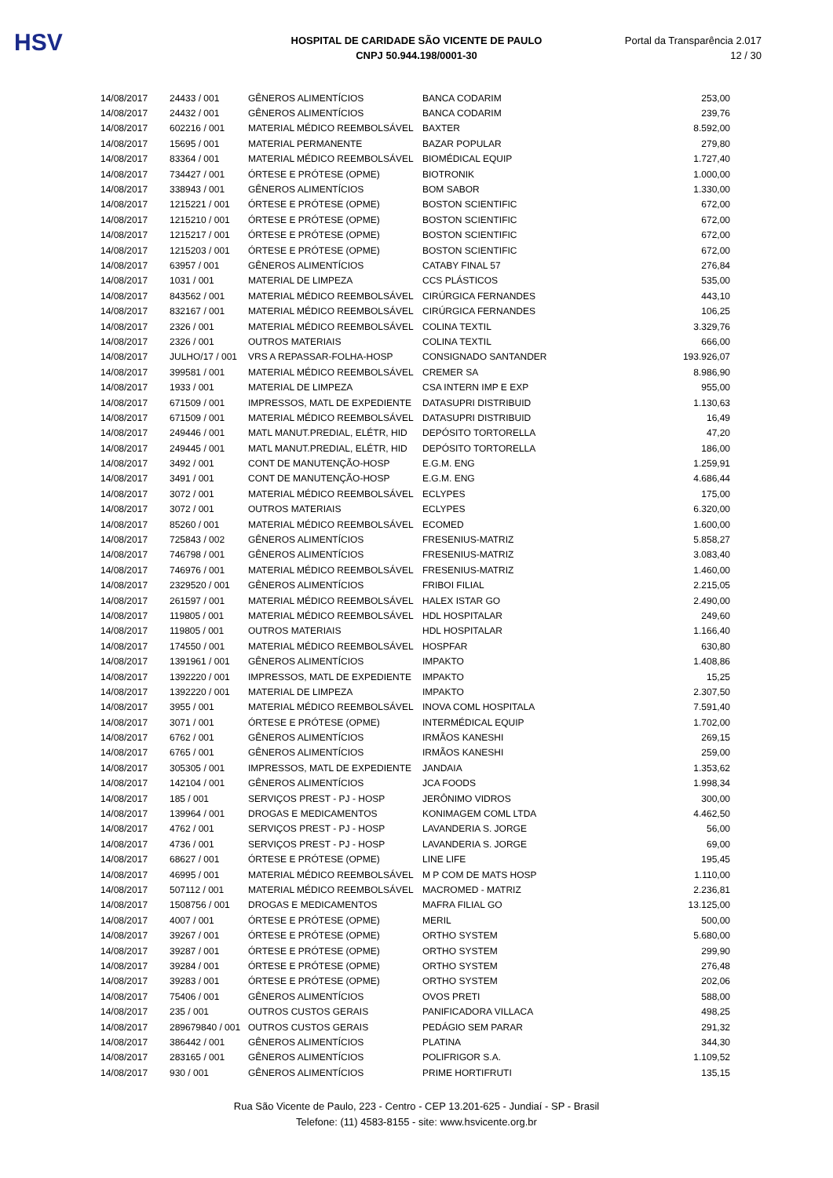HSV
HOSPITAL DE CARIDADE SÃO VICENTE DE PAULO
CNPJ 50.944.198/0001-30
Portal da Transparência 2.017
12 / 30
| 14/08/2017 | 24433 / 001 | GÊNEROS ALIMENTÍCIOS | BANCA CODARIM | 253,00 |
| 14/08/2017 | 24432 / 001 | GÊNEROS ALIMENTÍCIOS | BANCA CODARIM | 239,76 |
| 14/08/2017 | 602216 / 001 | MATERIAL MÉDICO REEMBOLSÁVEL | BAXTER | 8.592,00 |
| 14/08/2017 | 15695 / 001 | MATERIAL PERMANENTE | BAZAR POPULAR | 279,80 |
| 14/08/2017 | 83364 / 001 | MATERIAL MÉDICO REEMBOLSÁVEL | BIOMÉDICAL EQUIP | 1.727,40 |
| 14/08/2017 | 734427 / 001 | ÓRTESE E PRÓTESE (OPME) | BIOTRONIK | 1.000,00 |
| 14/08/2017 | 338943 / 001 | GÊNEROS ALIMENTÍCIOS | BOM SABOR | 1.330,00 |
| 14/08/2017 | 1215221 / 001 | ÓRTESE E PRÓTESE (OPME) | BOSTON SCIENTIFIC | 672,00 |
| 14/08/2017 | 1215210 / 001 | ÓRTESE E PRÓTESE (OPME) | BOSTON SCIENTIFIC | 672,00 |
| 14/08/2017 | 1215217 / 001 | ÓRTESE E PRÓTESE (OPME) | BOSTON SCIENTIFIC | 672,00 |
| 14/08/2017 | 1215203 / 001 | ÓRTESE E PRÓTESE (OPME) | BOSTON SCIENTIFIC | 672,00 |
| 14/08/2017 | 63957 / 001 | GÊNEROS ALIMENTÍCIOS | CATABY FINAL 57 | 276,84 |
| 14/08/2017 | 1031 / 001 | MATERIAL DE LIMPEZA | CCS PLÁSTICOS | 535,00 |
| 14/08/2017 | 843562 / 001 | MATERIAL MÉDICO REEMBOLSÁVEL | CIRÚRGICA FERNANDES | 443,10 |
| 14/08/2017 | 832167 / 001 | MATERIAL MÉDICO REEMBOLSÁVEL | CIRÚRGICA FERNANDES | 106,25 |
| 14/08/2017 | 2326 / 001 | MATERIAL MÉDICO REEMBOLSÁVEL | COLINA TEXTIL | 3.329,76 |
| 14/08/2017 | 2326 / 001 | OUTROS MATERIAIS | COLINA TEXTIL | 666,00 |
| 14/08/2017 | JULHO/17 / 001 | VRS A REPASSAR-FOLHA-HOSP | CONSIGNADO SANTANDER | 193.926,07 |
| 14/08/2017 | 399581 / 001 | MATERIAL MÉDICO REEMBOLSÁVEL | CREMER SA | 8.986,90 |
| 14/08/2017 | 1933 / 001 | MATERIAL DE LIMPEZA | CSA INTERN IMP E EXP | 955,00 |
| 14/08/2017 | 671509 / 001 | IMPRESSOS, MATL DE EXPEDIENTE | DATASUPRI DISTRIBUID | 1.130,63 |
| 14/08/2017 | 671509 / 001 | MATERIAL MÉDICO REEMBOLSÁVEL | DATASUPRI DISTRIBUID | 16,49 |
| 14/08/2017 | 249446 / 001 | MATL MANUT.PREDIAL, ELÉTR, HID | DEPÓSITO TORTORELLA | 47,20 |
| 14/08/2017 | 249445 / 001 | MATL MANUT.PREDIAL, ELÉTR, HID | DEPÓSITO TORTORELLA | 186,00 |
| 14/08/2017 | 3492 / 001 | CONT DE MANUTENÇÃO-HOSP | E.G.M. ENG | 1.259,91 |
| 14/08/2017 | 3491 / 001 | CONT DE MANUTENÇÃO-HOSP | E.G.M. ENG | 4.686,44 |
| 14/08/2017 | 3072 / 001 | MATERIAL MÉDICO REEMBOLSÁVEL | ECLYPES | 175,00 |
| 14/08/2017 | 3072 / 001 | OUTROS MATERIAIS | ECLYPES | 6.320,00 |
| 14/08/2017 | 85260 / 001 | MATERIAL MÉDICO REEMBOLSÁVEL | ECOMED | 1.600,00 |
| 14/08/2017 | 725843 / 002 | GÊNEROS ALIMENTÍCIOS | FRESENIUS-MATRIZ | 5.858,27 |
| 14/08/2017 | 746798 / 001 | GÊNEROS ALIMENTÍCIOS | FRESENIUS-MATRIZ | 3.083,40 |
| 14/08/2017 | 746976 / 001 | MATERIAL MÉDICO REEMBOLSÁVEL | FRESENIUS-MATRIZ | 1.460,00 |
| 14/08/2017 | 2329520 / 001 | GÊNEROS ALIMENTÍCIOS | FRIBOI FILIAL | 2.215,05 |
| 14/08/2017 | 261597 / 001 | MATERIAL MÉDICO REEMBOLSÁVEL | HALEX ISTAR GO | 2.490,00 |
| 14/08/2017 | 119805 / 001 | MATERIAL MÉDICO REEMBOLSÁVEL | HDL HOSPITALAR | 249,60 |
| 14/08/2017 | 119805 / 001 | OUTROS MATERIAIS | HDL HOSPITALAR | 1.166,40 |
| 14/08/2017 | 174550 / 001 | MATERIAL MÉDICO REEMBOLSÁVEL | HOSPFAR | 630,80 |
| 14/08/2017 | 1391961 / 001 | GÊNEROS ALIMENTÍCIOS | IMPAKTO | 1.408,86 |
| 14/08/2017 | 1392220 / 001 | IMPRESSOS, MATL DE EXPEDIENTE | IMPAKTO | 15,25 |
| 14/08/2017 | 1392220 / 001 | MATERIAL DE LIMPEZA | IMPAKTO | 2.307,50 |
| 14/08/2017 | 3955 / 001 | MATERIAL MÉDICO REEMBOLSÁVEL | INOVA COML HOSPITALA | 7.591,40 |
| 14/08/2017 | 3071 / 001 | ÓRTESE E PRÓTESE (OPME) | INTERMÉDICAL EQUIP | 1.702,00 |
| 14/08/2017 | 6762 / 001 | GÊNEROS ALIMENTÍCIOS | IRMÃOS KANESHI | 269,15 |
| 14/08/2017 | 6765 / 001 | GÊNEROS ALIMENTÍCIOS | IRMÃOS KANESHI | 259,00 |
| 14/08/2017 | 305305 / 001 | IMPRESSOS, MATL DE EXPEDIENTE | JANDAIA | 1.353,62 |
| 14/08/2017 | 142104 / 001 | GÊNEROS ALIMENTÍCIOS | JCA FOODS | 1.998,34 |
| 14/08/2017 | 185 / 001 | SERVIÇOS PREST - PJ - HOSP | JERÔNIMO VIDROS | 300,00 |
| 14/08/2017 | 139964 / 001 | DROGAS E MEDICAMENTOS | KONIMAGEM COML LTDA | 4.462,50 |
| 14/08/2017 | 4762 / 001 | SERVIÇOS PREST - PJ - HOSP | LAVANDERIA S. JORGE | 56,00 |
| 14/08/2017 | 4736 / 001 | SERVIÇOS PREST - PJ - HOSP | LAVANDERIA S. JORGE | 69,00 |
| 14/08/2017 | 68627 / 001 | ÓRTESE E PRÓTESE (OPME) | LINE LIFE | 195,45 |
| 14/08/2017 | 46995 / 001 | MATERIAL MÉDICO REEMBOLSÁVEL | M P COM DE MATS HOSP | 1.110,00 |
| 14/08/2017 | 507112 / 001 | MATERIAL MÉDICO REEMBOLSÁVEL | MACROMED - MATRIZ | 2.236,81 |
| 14/08/2017 | 1508756 / 001 | DROGAS E MEDICAMENTOS | MAFRA FILIAL GO | 13.125,00 |
| 14/08/2017 | 4007 / 001 | ÓRTESE E PRÓTESE (OPME) | MERIL | 500,00 |
| 14/08/2017 | 39267 / 001 | ÓRTESE E PRÓTESE (OPME) | ORTHO SYSTEM | 5.680,00 |
| 14/08/2017 | 39287 / 001 | ÓRTESE E PRÓTESE (OPME) | ORTHO SYSTEM | 299,90 |
| 14/08/2017 | 39284 / 001 | ÓRTESE E PRÓTESE (OPME) | ORTHO SYSTEM | 276,48 |
| 14/08/2017 | 39283 / 001 | ÓRTESE E PRÓTESE (OPME) | ORTHO SYSTEM | 202,06 |
| 14/08/2017 | 75406 / 001 | GÊNEROS ALIMENTÍCIOS | OVOS PRETI | 588,00 |
| 14/08/2017 | 235 / 001 | OUTROS CUSTOS GERAIS | PANIFICADORA VILLACA | 498,25 |
| 14/08/2017 | 289679840 / 001 | OUTROS CUSTOS GERAIS | PEDÁGIO SEM PARAR | 291,32 |
| 14/08/2017 | 386442 / 001 | GÊNEROS ALIMENTÍCIOS | PLATINA | 344,30 |
| 14/08/2017 | 283165 / 001 | GÊNEROS ALIMENTÍCIOS | POLIFRIGOR S.A. | 1.109,52 |
| 14/08/2017 | 930 / 001 | GÊNEROS ALIMENTÍCIOS | PRIME HORTIFRUTI | 135,15 |
Rua São Vicente de Paulo, 223 - Centro - CEP 13.201-625 - Jundiaí - SP - Brasil
Telefone: (11) 4583-8155 - site: www.hsvicente.org.br